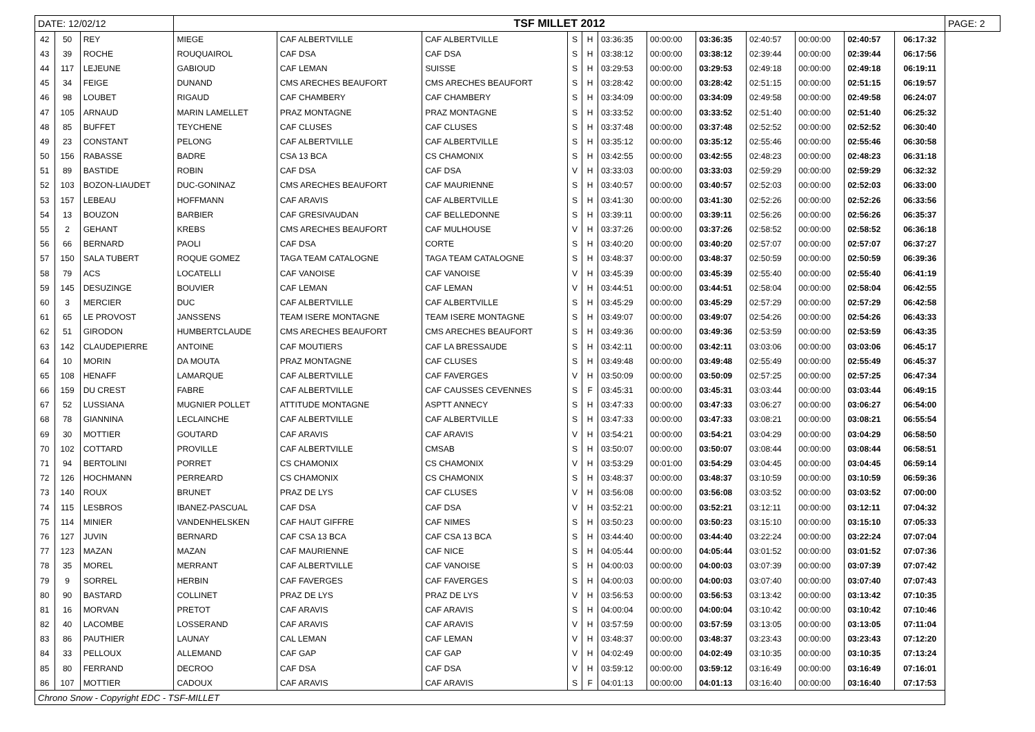| DATE: 12/02/12 | | | TSF MILLET 2012 | | | | | | | | | | | | PAGE: 2 |
| 42 | 50 | REY | MIEGE | CAF ALBERTVILLE | CAF ALBERTVILLE | S | H | 03:36:35 | 00:00:00 | 03:36:35 | 02:40:57 | 00:00:00 | 02:40:57 | 06:17:32 | |
| 43 | 39 | ROCHE | ROUQUAIROL | CAF DSA | CAF DSA | S | H | 03:38:12 | 00:00:00 | 03:38:12 | 02:39:44 | 00:00:00 | 02:39:44 | 06:17:56 | |
| 44 | 117 | LEJEUNE | GABIOUD | CAF LEMAN | SUISSE | S | H | 03:29:53 | 00:00:00 | 03:29:53 | 02:49:18 | 00:00:00 | 02:49:18 | 06:19:11 | |
| 45 | 34 | FEIGE | DUNAND | CMS ARECHES BEAUFORT | CMS ARECHES BEAUFORT | S | H | 03:28:42 | 00:00:00 | 03:28:42 | 02:51:15 | 00:00:00 | 02:51:15 | 06:19:57 | |
| 46 | 98 | LOUBET | RIGAUD | CAF CHAMBERY | CAF CHAMBERY | S | H | 03:34:09 | 00:00:00 | 03:34:09 | 02:49:58 | 00:00:00 | 02:49:58 | 06:24:07 | |
| 47 | 105 | ARNAUD | MARIN LAMELLET | PRAZ MONTAGNE | PRAZ MONTAGNE | S | H | 03:33:52 | 00:00:00 | 03:33:52 | 02:51:40 | 00:00:00 | 02:51:40 | 06:25:32 | |
| 48 | 85 | BUFFET | TEYCHENE | CAF CLUSES | CAF CLUSES | S | H | 03:37:48 | 00:00:00 | 03:37:48 | 02:52:52 | 00:00:00 | 02:52:52 | 06:30:40 | |
| 49 | 23 | CONSTANT | PELONG | CAF ALBERTVILLE | CAF ALBERTVILLE | S | H | 03:35:12 | 00:00:00 | 03:35:12 | 02:55:46 | 00:00:00 | 02:55:46 | 06:30:58 | |
| 50 | 156 | RABASSE | BADRE | CSA 13 BCA | CS CHAMONIX | S | H | 03:42:55 | 00:00:00 | 03:42:55 | 02:48:23 | 00:00:00 | 02:48:23 | 06:31:18 | |
| 51 | 89 | BASTIDE | ROBIN | CAF DSA | CAF DSA | V | H | 03:33:03 | 00:00:00 | 03:33:03 | 02:59:29 | 00:00:00 | 02:59:29 | 06:32:32 | |
| 52 | 103 | BOZON-LIAUDET | DUC-GONINAZ | CMS ARECHES BEAUFORT | CAF MAURIENNE | S | H | 03:40:57 | 00:00:00 | 03:40:57 | 02:52:03 | 00:00:00 | 02:52:03 | 06:33:00 | |
| 53 | 157 | LEBEAU | HOFFMANN | CAF ARAVIS | CAF ALBERTVILLE | S | H | 03:41:30 | 00:00:00 | 03:41:30 | 02:52:26 | 00:00:00 | 02:52:26 | 06:33:56 | |
| 54 | 13 | BOUZON | BARBIER | CAF GRESIVAUDAN | CAF BELLEDONNE | S | H | 03:39:11 | 00:00:00 | 03:39:11 | 02:56:26 | 00:00:00 | 02:56:26 | 06:35:37 | |
| 55 | 2 | GEHANT | KREBS | CMS ARECHES BEAUFORT | CAF MULHOUSE | V | H | 03:37:26 | 00:00:00 | 03:37:26 | 02:58:52 | 00:00:00 | 02:58:52 | 06:36:18 | |
| 56 | 66 | BERNARD | PAOLI | CAF DSA | CORTE | S | H | 03:40:20 | 00:00:00 | 03:40:20 | 02:57:07 | 00:00:00 | 02:57:07 | 06:37:27 | |
| 57 | 150 | SALA TUBERT | ROQUE GOMEZ | TAGA TEAM CATALOGNE | TAGA TEAM CATALOGNE | S | H | 03:48:37 | 00:00:00 | 03:48:37 | 02:50:59 | 00:00:00 | 02:50:59 | 06:39:36 | |
| 58 | 79 | ACS | LOCATELLI | CAF VANOISE | CAF VANOISE | V | H | 03:45:39 | 00:00:00 | 03:45:39 | 02:55:40 | 00:00:00 | 02:55:40 | 06:41:19 | |
| 59 | 145 | DESUZINGE | BOUVIER | CAF LEMAN | CAF LEMAN | V | H | 03:44:51 | 00:00:00 | 03:44:51 | 02:58:04 | 00:00:00 | 02:58:04 | 06:42:55 | |
| 60 | 3 | MERCIER | DUC | CAF ALBERTVILLE | CAF ALBERTVILLE | S | H | 03:45:29 | 00:00:00 | 03:45:29 | 02:57:29 | 00:00:00 | 02:57:29 | 06:42:58 | |
| 61 | 65 | LE PROVOST | JANSSENS | TEAM ISERE MONTAGNE | TEAM ISERE MONTAGNE | S | H | 03:49:07 | 00:00:00 | 03:49:07 | 02:54:26 | 00:00:00 | 02:54:26 | 06:43:33 | |
| 62 | 51 | GIRODON | HUMBERTCLAUDE | CMS ARECHES BEAUFORT | CMS ARECHES BEAUFORT | S | H | 03:49:36 | 00:00:00 | 03:49:36 | 02:53:59 | 00:00:00 | 02:53:59 | 06:43:35 | |
| 63 | 142 | CLAUDEPIERRE | ANTOINE | CAF MOUTIERS | CAF LA BRESSAUDE | S | H | 03:42:11 | 00:00:00 | 03:42:11 | 03:03:06 | 00:00:00 | 03:03:06 | 06:45:17 | |
| 64 | 10 | MORIN | DA MOUTA | PRAZ MONTAGNE | CAF CLUSES | S | H | 03:49:48 | 00:00:00 | 03:49:48 | 02:55:49 | 00:00:00 | 02:55:49 | 06:45:37 | |
| 65 | 108 | HENAFF | LAMARQUE | CAF ALBERTVILLE | CAF FAVERGES | V | H | 03:50:09 | 00:00:00 | 03:50:09 | 02:57:25 | 00:00:00 | 02:57:25 | 06:47:34 | |
| 66 | 159 | DU CREST | FABRE | CAF ALBERTVILLE | CAF CAUSSES CEVENNES | S | F | 03:45:31 | 00:00:00 | 03:45:31 | 03:03:44 | 00:00:00 | 03:03:44 | 06:49:15 | |
| 67 | 52 | LUSSIANA | MUGNIER POLLET | ATTITUDE MONTAGNE | ASPTT ANNECY | S | H | 03:47:33 | 00:00:00 | 03:47:33 | 03:06:27 | 00:00:00 | 03:06:27 | 06:54:00 | |
| 68 | 78 | GIANNINA | LECLAINCHE | CAF ALBERTVILLE | CAF ALBERTVILLE | S | H | 03:47:33 | 00:00:00 | 03:47:33 | 03:08:21 | 00:00:00 | 03:08:21 | 06:55:54 | |
| 69 | 30 | MOTTIER | GOUTARD | CAF ARAVIS | CAF ARAVIS | V | H | 03:54:21 | 00:00:00 | 03:54:21 | 03:04:29 | 00:00:00 | 03:04:29 | 06:58:50 | |
| 70 | 102 | COTTARD | PROVILLE | CAF ALBERTVILLE | CMSAB | S | H | 03:50:07 | 00:00:00 | 03:50:07 | 03:08:44 | 00:00:00 | 03:08:44 | 06:58:51 | |
| 71 | 94 | BERTOLINI | PORRET | CS CHAMONIX | CS CHAMONIX | V | H | 03:53:29 | 00:01:00 | 03:54:29 | 03:04:45 | 00:00:00 | 03:04:45 | 06:59:14 | |
| 72 | 126 | HOCHMANN | PERREARD | CS CHAMONIX | CS CHAMONIX | S | H | 03:48:37 | 00:00:00 | 03:48:37 | 03:10:59 | 00:00:00 | 03:10:59 | 06:59:36 | |
| 73 | 140 | ROUX | BRUNET | PRAZ DE LYS | CAF CLUSES | V | H | 03:56:08 | 00:00:00 | 03:56:08 | 03:03:52 | 00:00:00 | 03:03:52 | 07:00:00 | |
| 74 | 115 | LESBROS | IBANEZ-PASCUAL | CAF DSA | CAF DSA | V | H | 03:52:21 | 00:00:00 | 03:52:21 | 03:12:11 | 00:00:00 | 03:12:11 | 07:04:32 | |
| 75 | 114 | MINIER | VANDENHELSKEN | CAF HAUT GIFFRE | CAF NIMES | S | H | 03:50:23 | 00:00:00 | 03:50:23 | 03:15:10 | 00:00:00 | 03:15:10 | 07:05:33 | |
| 76 | 127 | JUVIN | BERNARD | CAF CSA 13 BCA | CAF CSA 13 BCA | S | H | 03:44:40 | 00:00:00 | 03:44:40 | 03:22:24 | 00:00:00 | 03:22:24 | 07:07:04 | |
| 77 | 123 | MAZAN | MAZAN | CAF MAURIENNE | CAF NICE | S | H | 04:05:44 | 00:00:00 | 04:05:44 | 03:01:52 | 00:00:00 | 03:01:52 | 07:07:36 | |
| 78 | 35 | MOREL | MERRANT | CAF ALBERTVILLE | CAF VANOISE | S | H | 04:00:03 | 00:00:00 | 04:00:03 | 03:07:39 | 00:00:00 | 03:07:39 | 07:07:42 | |
| 79 | 9 | SORREL | HERBIN | CAF FAVERGES | CAF FAVERGES | S | H | 04:00:03 | 00:00:00 | 04:00:03 | 03:07:40 | 00:00:00 | 03:07:40 | 07:07:43 | |
| 80 | 90 | BASTARD | COLLINET | PRAZ DE LYS | PRAZ DE LYS | V | H | 03:56:53 | 00:00:00 | 03:56:53 | 03:13:42 | 00:00:00 | 03:13:42 | 07:10:35 | |
| 81 | 16 | MORVAN | PRETOT | CAF ARAVIS | CAF ARAVIS | S | H | 04:00:04 | 00:00:00 | 04:00:04 | 03:10:42 | 00:00:00 | 03:10:42 | 07:10:46 | |
| 82 | 40 | LACOMBE | LOSSERAND | CAF ARAVIS | CAF ARAVIS | V | H | 03:57:59 | 00:00:00 | 03:57:59 | 03:13:05 | 00:00:00 | 03:13:05 | 07:11:04 | |
| 83 | 86 | PAUTHIER | LAUNAY | CAL LEMAN | CAF LEMAN | V | H | 03:48:37 | 00:00:00 | 03:48:37 | 03:23:43 | 00:00:00 | 03:23:43 | 07:12:20 | |
| 84 | 33 | PELLOUX | ALLEMAND | CAF GAP | CAF GAP | V | H | 04:02:49 | 00:00:00 | 04:02:49 | 03:10:35 | 00:00:00 | 03:10:35 | 07:13:24 | |
| 85 | 80 | FERRAND | DECROO | CAF DSA | CAF DSA | V | H | 03:59:12 | 00:00:00 | 03:59:12 | 03:16:49 | 00:00:00 | 03:16:49 | 07:16:01 | |
| 86 | 107 | MOTTIER | CADOUX | CAF ARAVIS | CAF ARAVIS | S | F | 04:01:13 | 00:00:00 | 04:01:13 | 03:16:40 | 00:00:00 | 03:16:40 | 07:17:53 | |
| Chrono Snow - Copyright EDC - TSF-MILLET | | | | | | | | | | | | | | | |